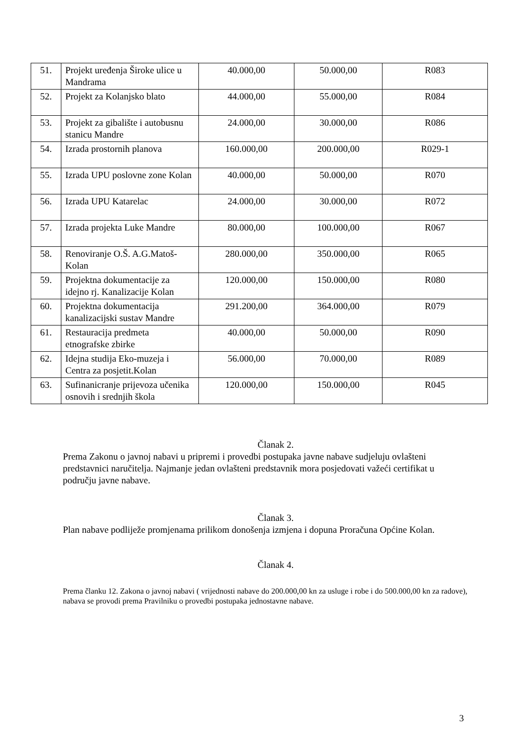| 51. | Projekt uređenja Široke ulice u Mandrama | 40.000,00 | 50.000,00 | R083 |
| 52. | Projekt za Kolanjsko blato | 44.000,00 | 55.000,00 | R084 |
| 53. | Projekt za gibalište i autobusnu stanicu Mandre | 24.000,00 | 30.000,00 | R086 |
| 54. | Izrada prostornih planova | 160.000,00 | 200.000,00 | R029-1 |
| 55. | Izrada UPU poslovne zone Kolan | 40.000,00 | 50.000,00 | R070 |
| 56. | Izrada UPU Katarelac | 24.000,00 | 30.000,00 | R072 |
| 57. | Izrada projekta Luke Mandre | 80.000,00 | 100.000,00 | R067 |
| 58. | Renoviranje O.Š. A.G.Matoš-Kolan | 280.000,00 | 350.000,00 | R065 |
| 59. | Projektna dokumentacije za idejno rj. Kanalizacije Kolan | 120.000,00 | 150.000,00 | R080 |
| 60. | Projektna dokumentacija kanalizacijski sustav Mandre | 291.200,00 | 364.000,00 | R079 |
| 61. | Restauracija predmeta etnografske zbirke | 40.000,00 | 50.000,00 | R090 |
| 62. | Idejna studija Eko-muzeja i Centra za posjetit.Kolan | 56.000,00 | 70.000,00 | R089 |
| 63. | Sufinanicranje prijevoza učenika osnovih i srednjih škola | 120.000,00 | 150.000,00 | R045 |
Članak 2.
Prema Zakonu o javnoj nabavi u pripremi i provedbi postupaka javne nabave sudjeluju ovlašteni predstavnici naručitelja. Najmanje jedan ovlašteni predstavnik mora posjedovati važeći certifikat u području javne nabave.
Članak 3.
Plan nabave podliježe promjenama prilikom donošenja izmjena i dopuna Proračuna Općine Kolan.
Članak 4.
Prema članku 12. Zakona o javnoj nabavi ( vrijednosti nabave do 200.000,00 kn za usluge i robe i do 500.000,00 kn za radove), nabava se provodi prema Pravilniku o provedbi postupaka jednostavne nabave.
3